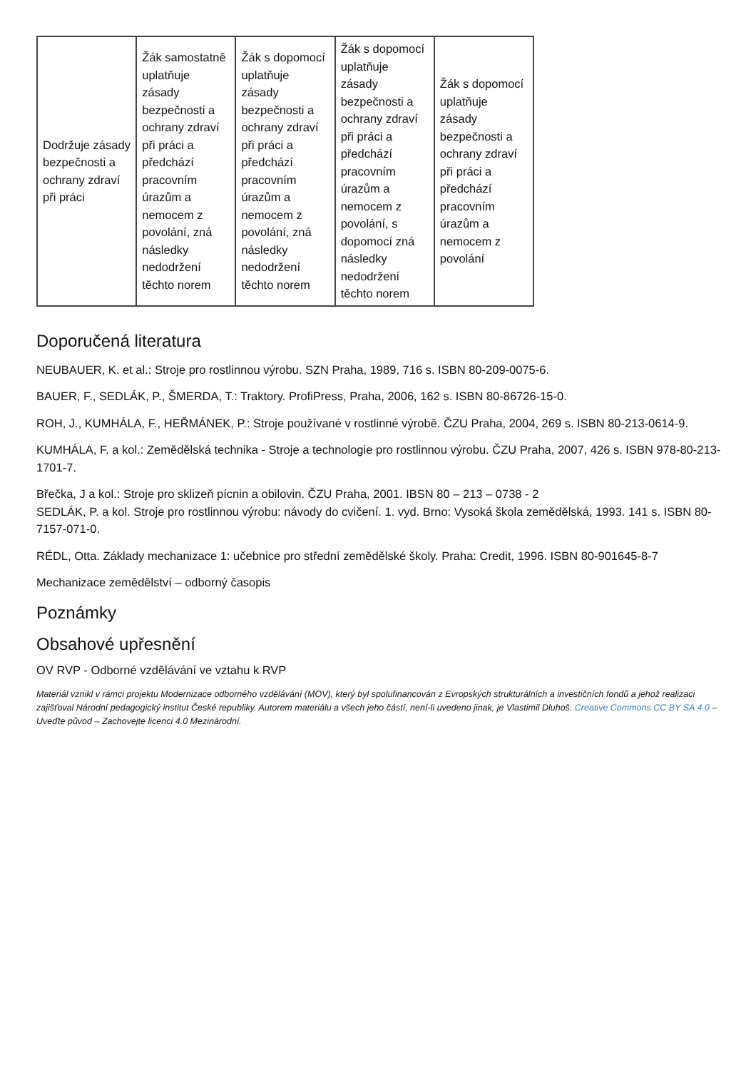| Dodržuje zásady bezpečnosti a ochrany zdraví při práci | Žák samostatně uplatňuje zásady bezpečnosti a ochrany zdraví při práci a předchází pracovním úrazům a nemocem z povolání, zná následky nedodržení těchto norem | Žák s dopomocí uplatňuje zásady bezpečnosti a ochrany zdraví při práci a předchází pracovním úrazům a nemocem z povolání, zná následky nedodržení těchto norem | Žák s dopomocí uplatňuje zásady bezpečnosti a ochrany zdraví při práci a předchází pracovním úrazům a nemocem z povolání, s dopomocí zná následky nedodržení těchto norem | Žák s dopomocí uplatňuje zásady bezpečnosti a ochrany zdraví při práci a předchází pracovním úrazům a nemocem z povolání |
Doporučená literatura
NEUBAUER, K. et al.: Stroje pro rostlinnou výrobu. SZN Praha, 1989, 716 s. ISBN 80-209-0075-6.
BAUER, F., SEDLÁK, P., ŠMERDA, T.: Traktory. ProfiPress, Praha, 2006, 162 s. ISBN 80-86726-15-0.
ROH, J., KUMHÁLA, F., HEŘMÁNEK, P.: Stroje používané v rostlinné výrobě. ČZU Praha, 2004, 269 s. ISBN 80-213-0614-9.
KUMHÁLA, F. a kol.: Zemědělská technika - Stroje a technologie pro rostlinnou výrobu. ČZU Praha, 2007, 426 s. ISBN 978-80-213-1701-7.
Břečka, J a kol.: Stroje pro sklizeň pícnin a obilovin. ČZU Praha, 2001. IBSN 80 – 213 – 0738 - 2
SEDLÁK, P. a kol. Stroje pro rostlinnou výrobu: návody do cvičení. 1. vyd. Brno: Vysoká škola zemědělská, 1993. 141 s. ISBN 80-7157-071-0.
RÉDL, Otta. Základy mechanizace 1: učebnice pro střední zemědělské školy. Praha: Credit, 1996. ISBN 80-901645-8-7
Mechanizace zemědělství – odborný časopis
Poznámky
Obsahové upřesnění
OV RVP - Odborné vzdělávání ve vztahu k RVP
Materiál vznikl v rámci projektu Modernizace odborného vzdělávání (MOV), který byl spolufinancován z Evropských strukturálních a investičních fondů a jehož realizaci zajišťoval Národní pedagogický institut České republiky. Autorem materiálu a všech jeho částí, není-li uvedeno jinak, je Vlastimil Dluhoš. Creative Commons CC BY SA 4.0 – Uveďte původ – Zachovejte licenci 4.0 Mezinárodní.